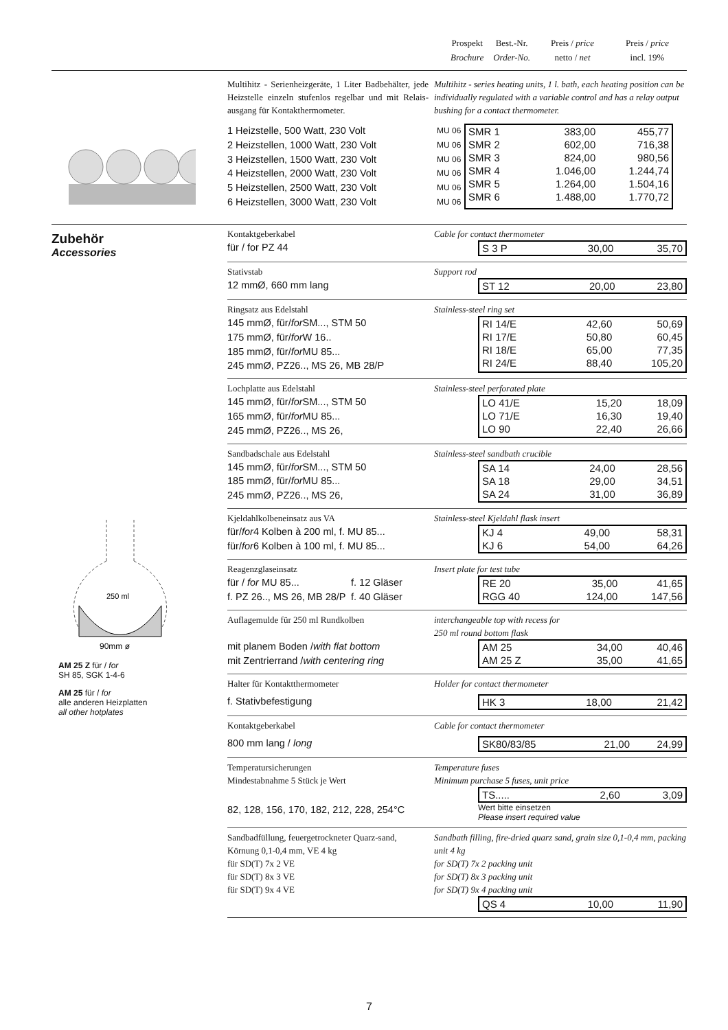Prospekt
Brochure
Best.-Nr.
Order-No.
Preis / price
netto / net
Preis / price
incl. 19%
Multihitz - Serienheizgeräte, 1 Liter Badbehälter, jede Heizstelle einzeln stufenlos regelbar und mit Relais-ausgang für Kontakthermometer.
Multihitz - series heating units, 1 l. bath, each heating position can be individually regulated with a variable control and has a relay output bushing for a contact thermometer.
1 Heizstelle, 500 Watt, 230 Volt MU 06
2 Heizstellen, 1000 Watt, 230 Volt MU 06
3 Heizstellen, 1500 Watt, 230 Volt MU 06
4 Heizstellen, 2000 Watt, 230 Volt MU 06
5 Heizstellen, 2500 Watt, 230 Volt MU 06
6 Heizstellen, 3000 Watt, 230 Volt MU 06
| SMR 1 | 383,00 | 455,77 |
| SMR 2 | 602,00 | 716,38 |
| SMR 3 | 824,00 | 980,56 |
| SMR 4 | 1.046,00 | 1.244,74 |
| SMR 5 | 1.264,00 | 1.504,16 |
| SMR 6 | 1.488,00 | 1.770,72 |
Zubehör
Accessories
250 ml
90mm ø
AM 25 Z für / for
SH 85, SGK 1-4-6
AM 25 für / for
alle anderen Heizplatten
all other hotplates
Kontaktgeberkabel Cable for contact thermometer
für / for PZ 44
| S 3 P | 30,00 | 35,70 |
Stativstab Support rod
12 mmØ, 660 mm lang
| ST 12 | 20,00 | 23,80 |
Ringsatz aus Edelstahl Stainless-steel ring set
145 mmØ, für/ for SM..., STM 50
175 mmØ, für/ for W 16..
185 mmØ, für/ for MU 85...
245 mmØ, PZ26.., MS 26, MB 28/P
| RI 14/E | 42,60 | 50,69 |
| RI 17/E | 50,80 | 60,45 |
| RI 18/E | 65,00 | 77,35 |
| RI 24/E | 88,40 | 105,20 |
Lochplatte aus Edelstahl Stainless-steel perforated plate
145 mmØ, für/ for SM..., STM 50
165 mmØ, für/ for MU 85...
245 mmØ, PZ26.., MS 26,
| LO 41/E | 15,20 | 18,09 |
| LO 71/E | 16,30 | 19,40 |
| LO 90 | 22,40 | 26,66 |
Sandbadschale aus Edelstahl Stainless-steel sandbath crucible
145 mmØ, für/ for SM..., STM 50
185 mmØ, für/ for MU 85...
245 mmØ, PZ26.., MS 26,
| SA 14 | 24,00 | 28,56 |
| SA 18 | 29,00 | 34,51 |
| SA 24 | 31,00 | 36,89 |
Kjeldahlkolbeneinsatz aus VA Stainless-steel Kjeldahl flask insert
für/ for 4 Kolben à 200 ml, f. MU 85...
für/ for 6 Kolben à 100 ml, f. MU 85...
| KJ 4 | 49,00 | 58,31 |
| KJ 6 | 54,00 | 64,26 |
Reagenzglaseinsatz Insert plate for test tube
für / for MU 85... f. 12 Gläser
f. PZ 26.., MS 26, MB 28/P f. 40 Gläser
| RE 20 | 35,00 | 41,65 |
| RGG 40 | 124,00 | 147,56 |
Auflagemulde für 250 ml Rundkolben interchangeable top with recess for
250 ml round bottom flask
mit planem Boden / with flat bottom
mit Zentrierrand / with centering ring
| AM 25 | 34,00 | 40,46 |
| AM 25 Z | 35,00 | 41,65 |
Halter für Kontaktthermometer Holder for contact thermometer
f. Stativbefestigung
| HK 3 | 18,00 | 21,42 |
Kontaktgeberkabel Cable for contact thermometer
800 mm lang / long
| SK80/83/85 | 21,00 | 24,99 |
Temperatursicherungen
Mindestabnahme 5 Stück je Wert
Temperature fuses
Minimum purchase 5 fuses, unit price
| TS..... | 2,60 | 3,09 |
82, 128, 156, 170, 182, 212, 228, 254°C
Wert bitte einsetzen
Please insert required value
Sandbadfüllung, feuergetrockneter Quarz-sand, Körnung 0,1-0,4 mm, VE 4 kg
für SD(T) 7x 2 VE
für SD(T) 8x 3 VE
für SD(T) 9x 4 VE
Sandbath filling, fire-dried quarz sand, grain size 0,1-0,4 mm, packing unit 4 kg
for SD(T) 7x 2 packing unit
for SD(T) 8x 3 packing unit
for SD(T) 9x 4 packing unit
| QS 4 | 10,00 | 11,90 |
7